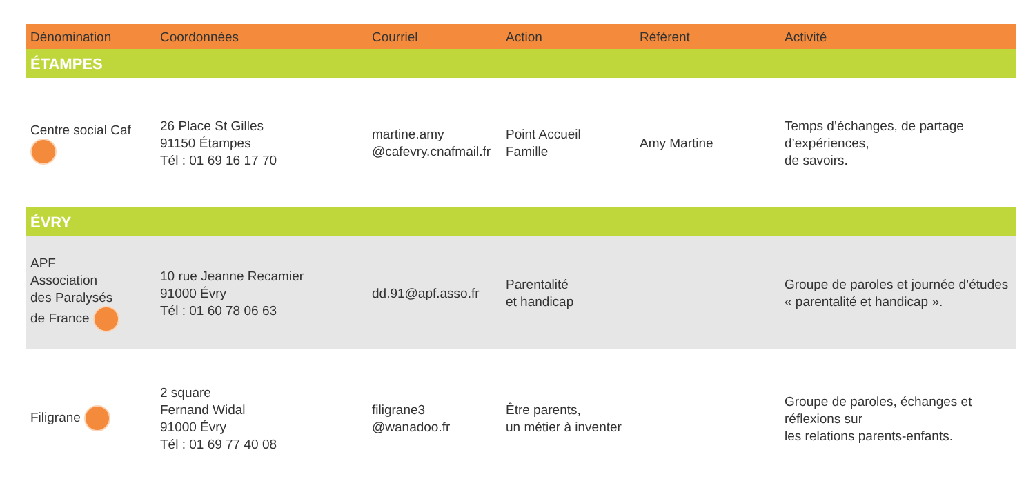| Dénomination | Coordonnées | Courriel | Action | Référent | Activité |
| --- | --- | --- | --- | --- | --- |
| ÉTAMPES | | | | | |
| Centre social Caf | 26 Place St Gilles 91150 Étampes Tél : 01 69 16 17 70 | martine.amy @cafevry.cnafmail.fr | Point Accueil Famille | Amy Martine | Temps d’échanges, de partage d’expériences, de savoirs. |
| ÉVRY | | | | | |
| APF Association des Paralysés de France | 10 rue Jeanne Recamier 91000 Évry Tél : 01 60 78 06 63 | dd.91@apf.asso.fr | Parentalité et handicap | | Groupe de paroles et journée d’études « parentalité et handicap ». |
| Filigrane | 2 square Fernand Widal 91000 Évry Tél : 01 69 77 40 08 | filigrane3 @wanadoo.fr | Être parents, un métier à inventer | | Groupe de paroles, échanges et réflexions sur les relations parents-enfants. |